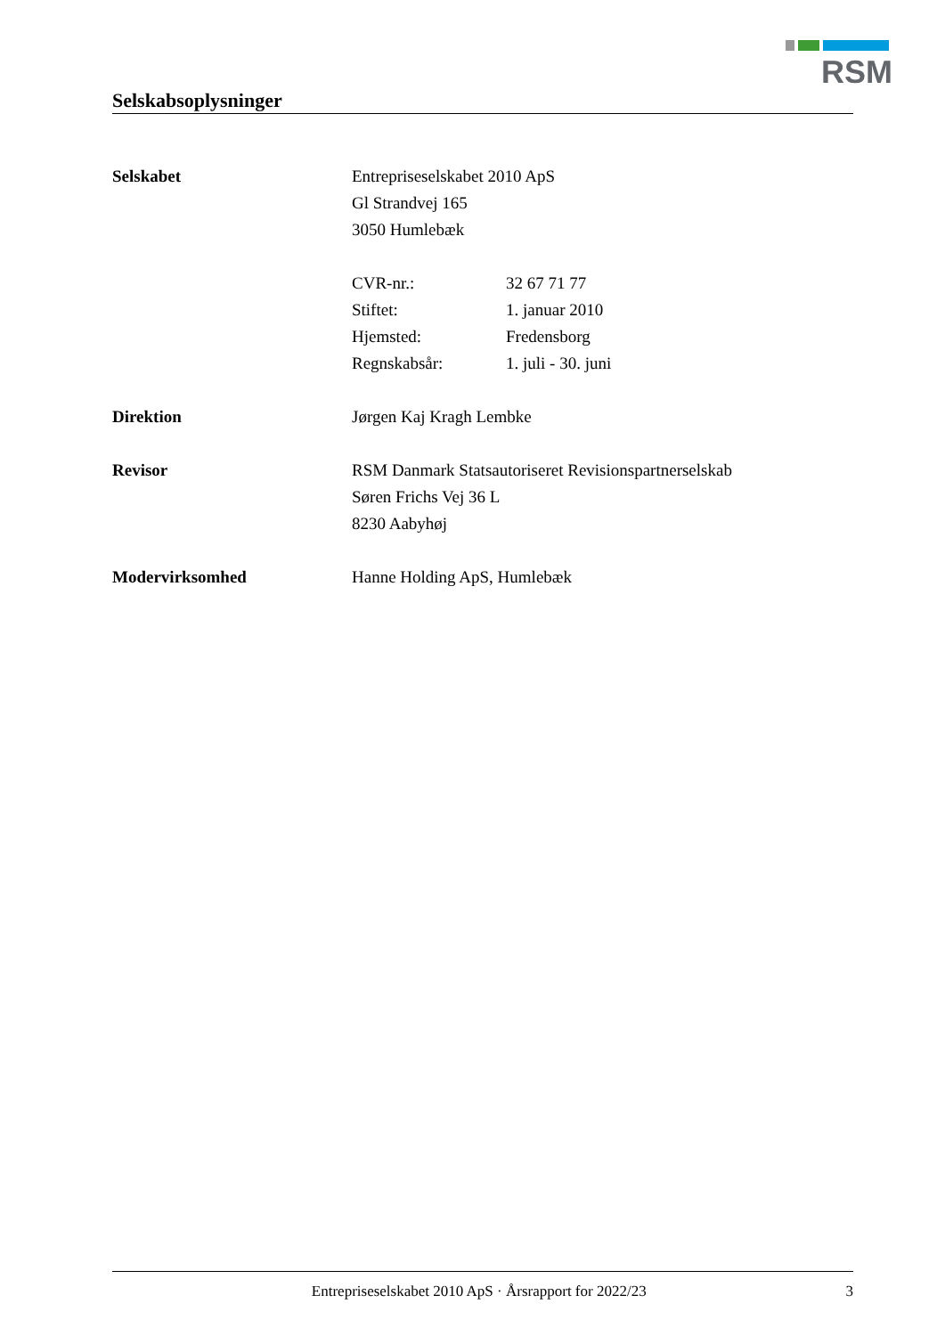RSM
Selskabsoplysninger
Selskabet Entrepriseselskabet 2010 ApS
Gl Strandvej 165
3050 Humlebæk
CVR-nr.: 32 67 71 77
Stiftet: 1. januar 2010
Hjemsted: Fredensborg
Regnskabsår: 1. juli - 30. juni
Direktion Jørgen Kaj Kragh Lembke
Revisor RSM Danmark Statsautoriseret Revisionspartnerselskab
Søren Frichs Vej 36 L
8230 Aabyhøj
Modervirksomhed Hanne Holding ApS, Humlebæk
Entrepriseselskabet 2010 ApS · Årsrapport for 2022/23 3